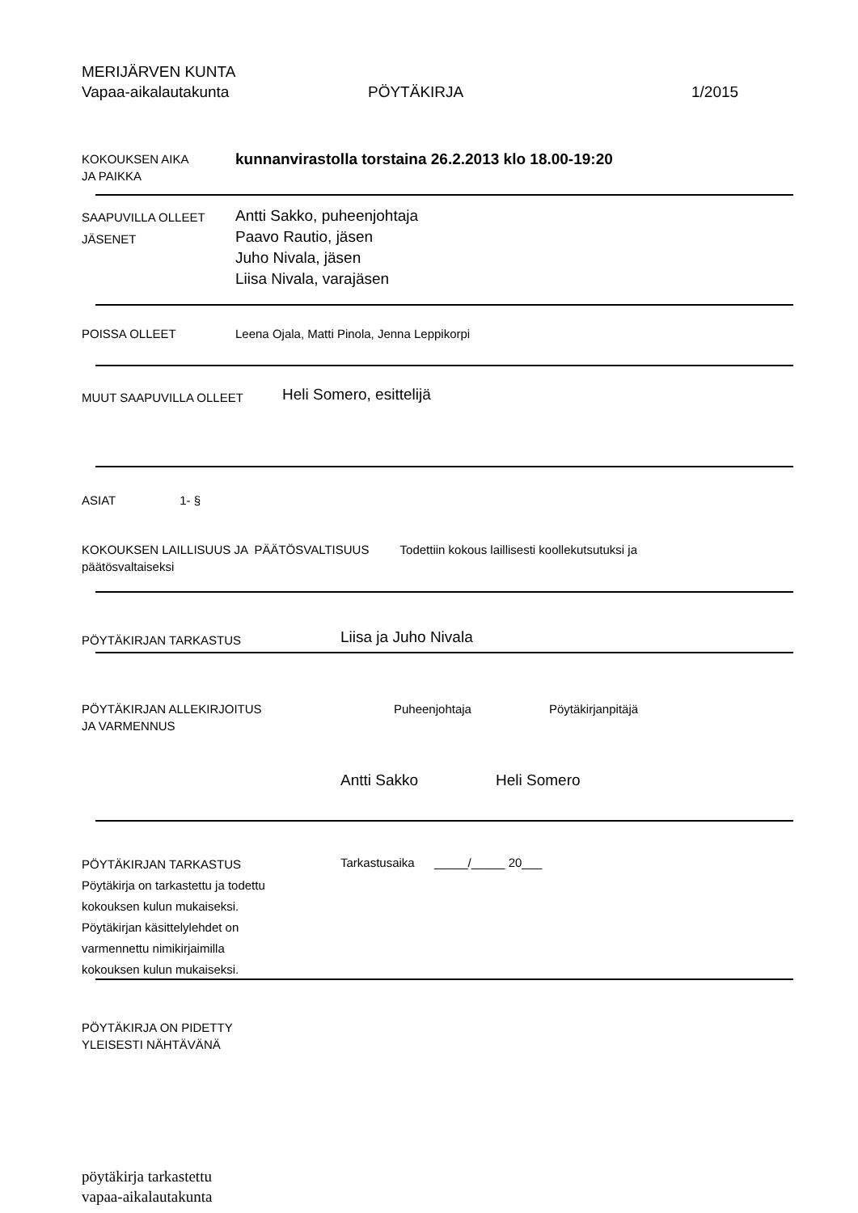MERIJÄRVEN KUNTA
Vapaa-aikalautakunta PÖYTÄKIRJA 1/2015
KOKOUKSEN AIKA
JA PAIKKA
kunnanvirastolla torstaina 26.2.2013 klo 18.00-19:20
SAAPUVILLA OLLEET
JÄSENET
Antti Sakko, puheenjohtaja
Paavo Rautio, jäsen
Juho Nivala, jäsen
Liisa Nivala, varajäsen
POISSA OLLEET Leena Ojala, Matti Pinola, Jenna Leppikorpi
MUUT SAAPUVILLA OLLEET
Heli Somero, esittelijä
ASIAT 1- §
KOKOUKSEN LAILLISUUS JA PÄÄTÖSVALTISUUS Todettiin kokous laillisesti koollekutsutuksi ja
päätösvaltaiseksi
PÖYTÄKIRJAN TARKASTUS
Liisa ja Juho Nivala
PÖYTÄKIRJAN ALLEKIRJOITUS
JA VARMENNUS
Puheenjohtaja Pöytäkirjanpitäjä
Antti Sakko Heli Somero
PÖYTÄKIRJAN TARKASTUS
Pöytäkirja on tarkastettu ja todettu
kokouksen kulun mukaiseksi.
Pöytäkirjan käsittelylehdet on
varmennettu nimikirjaimilla
kokouksen kulun mukaiseksi.
Tarkastusaika _____/_____ 20___
PÖYTÄKIRJA ON PIDETTY
YLEISESTI NÄHTÄVÄNÄ
pöytäkirja tarkastettu
vapaa-aikalautakunta